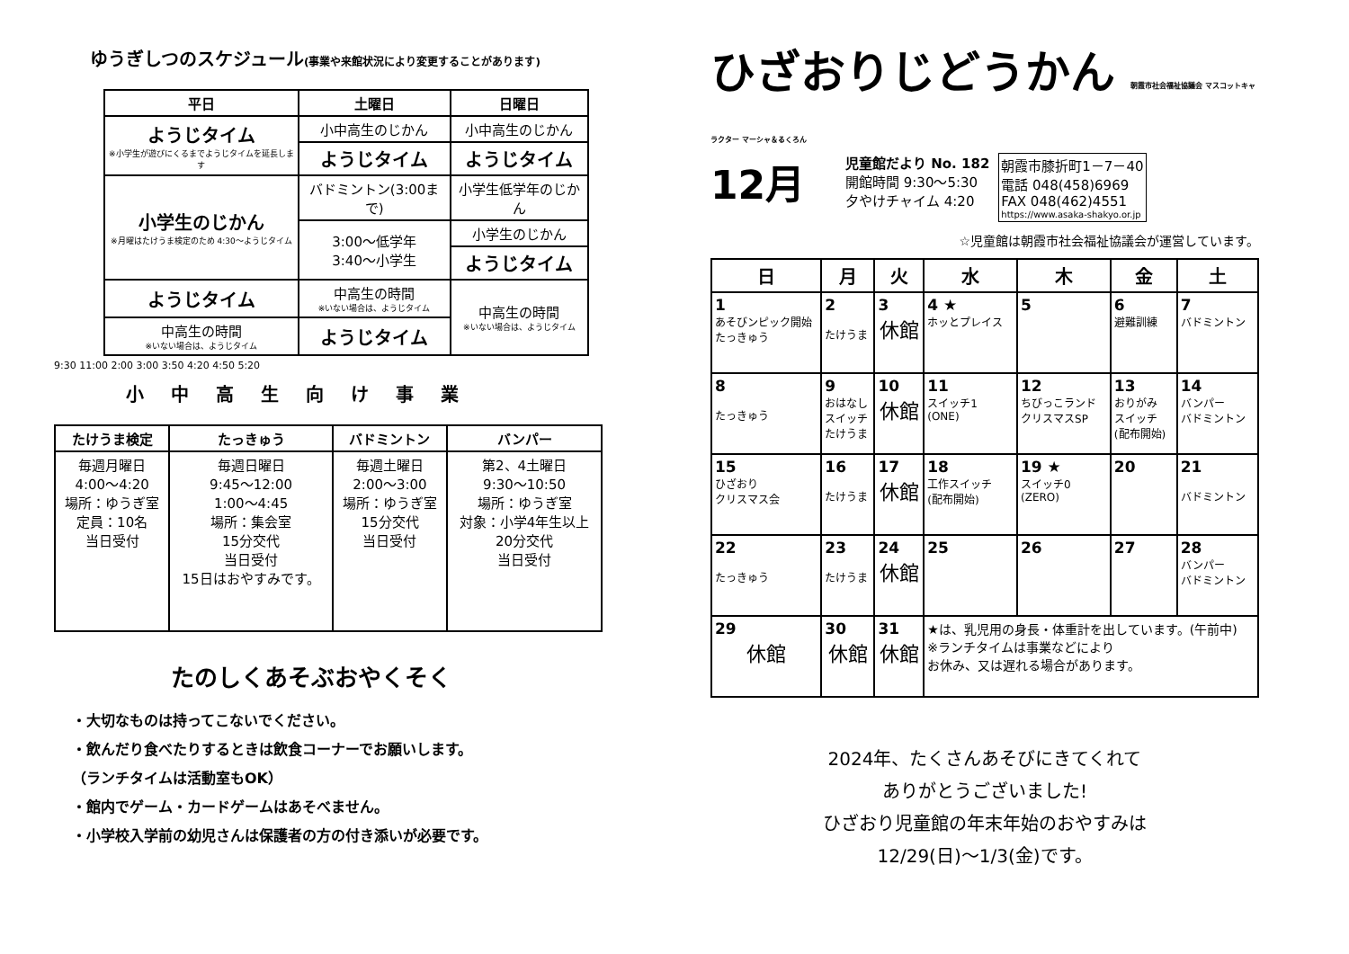ゆうぎしつのスケジュール(事業や来館状況により変更することがあります)
| 平日 | 土曜日 | 日曜日 |
| --- | --- | --- |
| ようじタイム ※小学生が遊びにくるまでようじタイムを延長します | 小中高生のじかん | 小中高生のじかん |
| | ようじタイム | ようじタイム |
| 小学生のじかん ※月曜はたけうま検定のため 4:30～ようじタイム | バドミントン(3:00まで) | 小学生低学年のじかん |
| | 3:00～低学年 3:40～小学生 | 小学生のじかん |
| | | ようじタイム |
| ようじタイム | 中高生の時間 ※いない場合は、ようじタイム | 中高生の時間 ※いない場合は、ようじタイム |
| 中高生の時間 ※いない場合は、ようじタイム | ようじタイム | |
9:30 11:00 2:00 3:00 3:50 4:20 4:50 5:20
小中高生向け事業
| たけうま検定 | たっきゅう | バドミントン | バンパー |
| --- | --- | --- | --- |
| 毎週月曜日 4:00～4:20 場所：ゆうぎ室 定員：10名 当日受付 | 毎週日曜日 9:45～12:00 1:00～4:45 場所：集会室 15分交代 当日受付 15日はおやすみです。 | 毎週土曜日 2:00～3:00 場所：ゆうぎ室 15分交代 当日受付 | 第2、4土曜日 9:30～10:50 場所：ゆうぎ室 対象：小学4年生以上 20分交代 当日受付 |
たのしくあそぶおやくそく
・大切なものは持ってこないでください。
・飲んだり食べたりするときは飲食コーナーでお願いします。
（ランチタイムは活動室もOK）
・館内でゲーム・カードゲームはあそべません。
・小学校入学前の幼児さんは保護者の方の付き添いが必要です。
ひざおりじどうかん 朝霞市社会福祉協議会 マスコットキャラクター マーシャ＆るくろん
12月
児童館だより No. 182
開館時間 9:30～5:30
夕やけチャイム 4:20
朝霞市膝折町1－7－40
電話 048(458)6969
FAX 048(462)4551
https://www.asaka-shakyo.or.jp
☆児童館は朝霞市社会福祉協議会が運営しています。
| 日 | 月 | 火 | 水 | 木 | 金 | 土 |
| --- | --- | --- | --- | --- | --- | --- |
| 1 あそびンピック開始 たっきゅう | 2 たけうま | 3 休館 | 4 ★ ホッとプレイス | 5 | 6 避難訓練 | 7 バドミントン |
| 8 たっきゅう | 9 おはなし スイッチ たけうま | 10 休館 | 11 スイッチ1 (ONE) | 12 ちびっこランド クリスマスSP | 13 おりがみ スイッチ (配布開始) | 14 バンパー バドミントン |
| 15 ひざおり クリスマス会 | 16 たけうま | 17 休館 | 18 工作スイッチ (配布開始) | 19 ★ スイッチ0 (ZERO) | 20 | 21 バドミントン |
| 22 たっきゅう | 23 たけうま | 24 休館 | 25 | 26 | 27 | 28 バンパー バドミントン |
| 29 休館 | 30 休館 | 31 休館 | ★は、乳児用の身長・体重計を出しています。(午前中) ※ランチタイムは事業などにより お休み、又は遅れる場合があります。 | | | |
2024年、たくさんあそびにきてくれて
ありがとうございました!
ひざおり児童館の年末年始のおやすみは
12/29(日)～1/3(金)です。